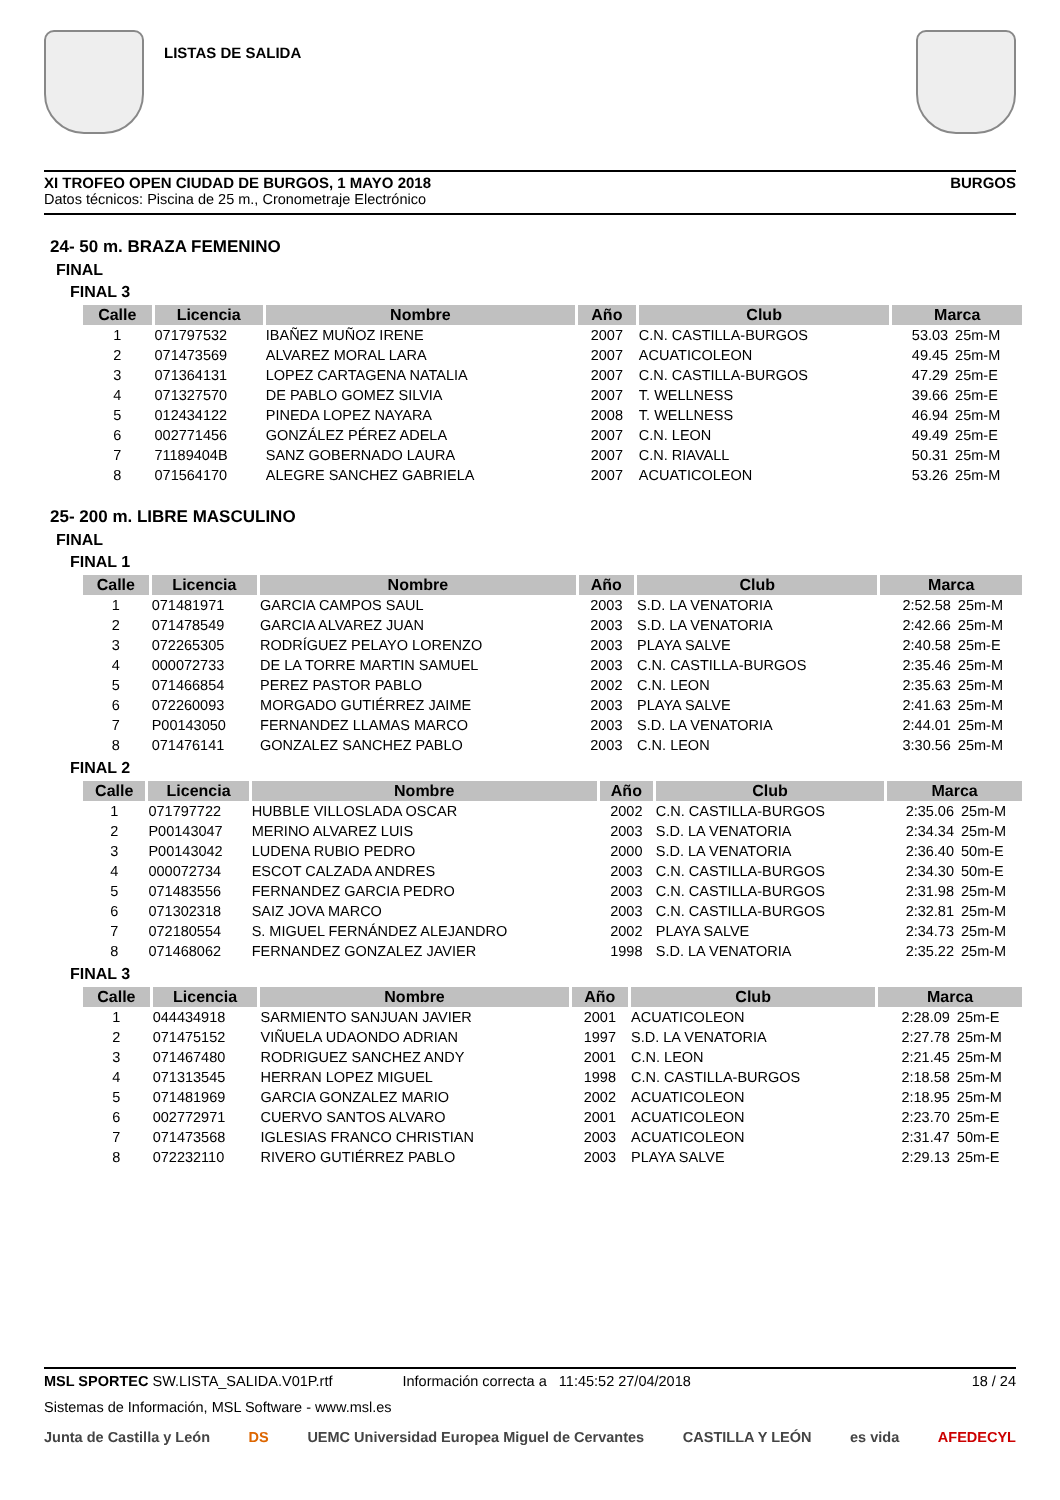LISTAS DE SALIDA
XI TROFEO OPEN CIUDAD DE BURGOS, 1 MAYO 2018 BURGOS
Datos técnicos: Piscina de 25 m., Cronometraje Electrónico
24- 50 m. BRAZA FEMENINO
FINAL
FINAL 3
| Calle | Licencia | Nombre | Año | Club | Marca | |
| --- | --- | --- | --- | --- | --- | --- |
| 1 | 071797532 | IBAÑEZ MUÑOZ IRENE | 2007 | C.N. CASTILLA-BURGOS | 53.03 | 25m-M |
| 2 | 071473569 | ALVAREZ MORAL LARA | 2007 | ACUATICOLEON | 49.45 | 25m-M |
| 3 | 071364131 | LOPEZ CARTAGENA NATALIA | 2007 | C.N. CASTILLA-BURGOS | 47.29 | 25m-E |
| 4 | 071327570 | DE PABLO GOMEZ SILVIA | 2007 | T. WELLNESS | 39.66 | 25m-E |
| 5 | 012434122 | PINEDA LOPEZ NAYARA | 2008 | T. WELLNESS | 46.94 | 25m-M |
| 6 | 002771456 | GONZÁLEZ PÉREZ ADELA | 2007 | C.N. LEON | 49.49 | 25m-E |
| 7 | 71189404B | SANZ GOBERNADO LAURA | 2007 | C.N. RIAVALL | 50.31 | 25m-M |
| 8 | 071564170 | ALEGRE SANCHEZ GABRIELA | 2007 | ACUATICOLEON | 53.26 | 25m-M |
25- 200 m. LIBRE MASCULINO
FINAL
FINAL 1
| Calle | Licencia | Nombre | Año | Club | Marca | |
| --- | --- | --- | --- | --- | --- | --- |
| 1 | 071481971 | GARCIA CAMPOS SAUL | 2003 | S.D. LA VENATORIA | 2:52.58 | 25m-M |
| 2 | 071478549 | GARCIA ALVAREZ JUAN | 2003 | S.D. LA VENATORIA | 2:42.66 | 25m-M |
| 3 | 072265305 | RODRÍGUEZ PELAYO LORENZO | 2003 | PLAYA SALVE | 2:40.58 | 25m-E |
| 4 | 000072733 | DE LA TORRE MARTIN SAMUEL | 2003 | C.N. CASTILLA-BURGOS | 2:35.46 | 25m-M |
| 5 | 071466854 | PEREZ PASTOR PABLO | 2002 | C.N. LEON | 2:35.63 | 25m-M |
| 6 | 072260093 | MORGADO GUTIÉRREZ JAIME | 2003 | PLAYA SALVE | 2:41.63 | 25m-M |
| 7 | P00143050 | FERNANDEZ LLAMAS MARCO | 2003 | S.D. LA VENATORIA | 2:44.01 | 25m-M |
| 8 | 071476141 | GONZALEZ SANCHEZ PABLO | 2003 | C.N. LEON | 3:30.56 | 25m-M |
FINAL 2
| Calle | Licencia | Nombre | Año | Club | Marca | |
| --- | --- | --- | --- | --- | --- | --- |
| 1 | 071797722 | HUBBLE VILLOSLADA OSCAR | 2002 | C.N. CASTILLA-BURGOS | 2:35.06 | 25m-M |
| 2 | P00143047 | MERINO ALVAREZ LUIS | 2003 | S.D. LA VENATORIA | 2:34.34 | 25m-M |
| 3 | P00143042 | LUDENA RUBIO PEDRO | 2000 | S.D. LA VENATORIA | 2:36.40 | 50m-E |
| 4 | 000072734 | ESCOT CALZADA ANDRES | 2003 | C.N. CASTILLA-BURGOS | 2:34.30 | 50m-E |
| 5 | 071483556 | FERNANDEZ GARCIA PEDRO | 2003 | C.N. CASTILLA-BURGOS | 2:31.98 | 25m-M |
| 6 | 071302318 | SAIZ JOVA MARCO | 2003 | C.N. CASTILLA-BURGOS | 2:32.81 | 25m-M |
| 7 | 072180554 | S. MIGUEL FERNÁNDEZ ALEJANDRO | 2002 | PLAYA SALVE | 2:34.73 | 25m-M |
| 8 | 071468062 | FERNANDEZ GONZALEZ JAVIER | 1998 | S.D. LA VENATORIA | 2:35.22 | 25m-M |
FINAL 3
| Calle | Licencia | Nombre | Año | Club | Marca | |
| --- | --- | --- | --- | --- | --- | --- |
| 1 | 044434918 | SARMIENTO SANJUAN JAVIER | 2001 | ACUATICOLEON | 2:28.09 | 25m-E |
| 2 | 071475152 | VIÑUELA UDAONDO ADRIAN | 1997 | S.D. LA VENATORIA | 2:27.78 | 25m-M |
| 3 | 071467480 | RODRIGUEZ SANCHEZ ANDY | 2001 | C.N. LEON | 2:21.45 | 25m-M |
| 4 | 071313545 | HERRAN LOPEZ MIGUEL | 1998 | C.N. CASTILLA-BURGOS | 2:18.58 | 25m-M |
| 5 | 071481969 | GARCIA GONZALEZ MARIO | 2002 | ACUATICOLEON | 2:18.95 | 25m-M |
| 6 | 002772971 | CUERVO SANTOS ALVARO | 2001 | ACUATICOLEON | 2:23.70 | 25m-E |
| 7 | 071473568 | IGLESIAS FRANCO CHRISTIAN | 2003 | ACUATICOLEON | 2:31.47 | 50m-E |
| 8 | 072232110 | RIVERO GUTIÉRREZ PABLO | 2003 | PLAYA SALVE | 2:29.13 | 25m-E |
MSL SPORTEC SW.LISTA_SALIDA.V01P.rtf Información correcta a 11:45:52 27/04/2018 18 / 24
Sistemas de Información, MSL Software - www.msl.es
Junta de Castilla y León DS UEMC Universidad Europea Miguel de Cervantes CASTILLA Y LEÓN es vida AFEDECYL